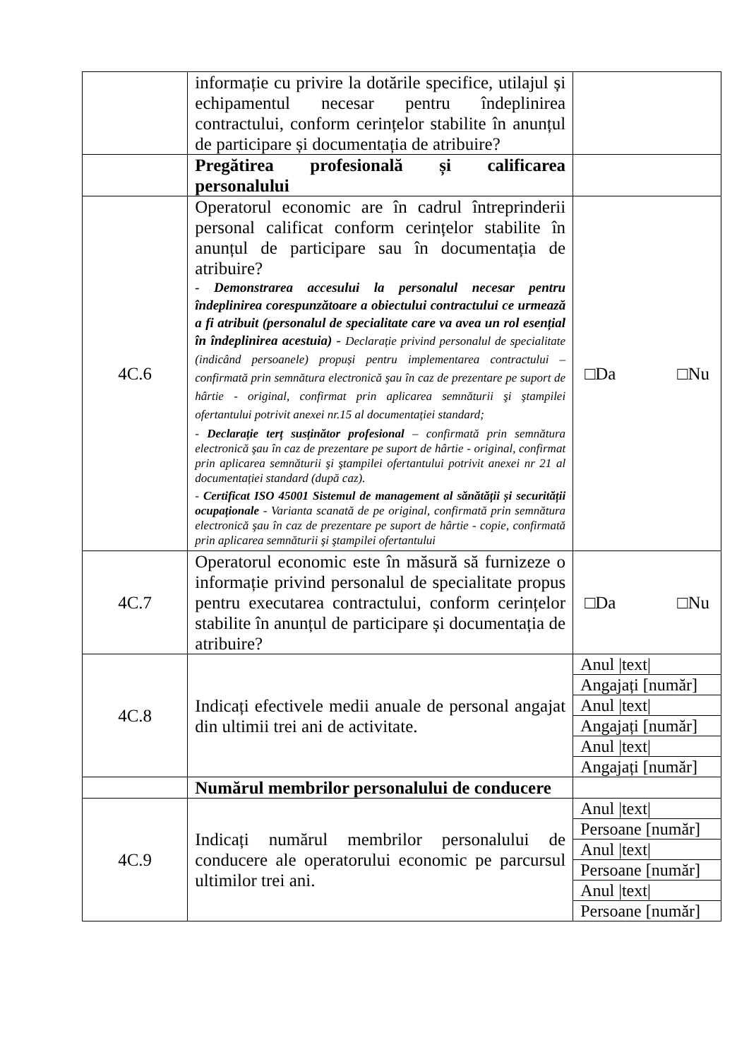| | informație cu privire la dotările specifice, utilajul și echipamentul necesar pentru îndeplinirea contractului, conform cerințelor stabilite în anunțul de participare și documentația de atribuire? | |
| | Pregătirea profesională și calificarea personalului | |
| 4C.6 | Operatorul economic are în cadrul întreprinderii personal calificat conform cerințelor stabilite în anunțul de participare sau în documentația de atribuire? - Demonstrarea accesului la personalul necesar pentru îndeplinirea corespunzătoare a obiectului contractului ce urmează a fi atribuit (personalul de specialitate care va avea un rol esențial în îndeplinirea acestuia) - Declarație privind personalul de specialitate (indicând persoanele) propuși pentru implementarea contractului – confirmată prin semnătura electronică şau în caz de prezentare pe suport de hârtie - original, confirmat prin aplicarea semnăturii şi ştampilei ofertantului potrivit anexei nr.15 al documentației standard; - Declarație terț susținător profesional – confirmată prin semnătura electronică şau în caz de prezentare pe suport de hârtie - original, confirmat prin aplicarea semnăturii şi ştampilei ofertantului potrivit anexei nr 21 al documentației standard (după caz). - Certificat ISO 45001 Sistemul de management al sănătății și securității ocupaționale - Varianta scanată de pe original, confirmată prin semnătura electronică şau în caz de prezentare pe suport de hârtie - copie, confirmată prin aplicarea semnăturii şi ştampilei ofertantului | □Da □Nu |
| 4C.7 | Operatorul economic este în măsură să furnizeze o informație privind personalul de specialitate propus pentru executarea contractului, conform cerințelor stabilite în anunțul de participare și documentația de atribuire? | □Da □Nu |
| 4C.8 | Indicați efectivele medii anuale de personal angajat din ultimii trei ani de activitate. | Anul /text/ Angajați [număr] Anul /text/ Angajați [număr] Anul /text/ Angajați [număr] |
| | Numărul membrilor personalului de conducere | |
| 4C.9 | Indicați numărul membrilor personalului de conducere ale operatorului economic pe parcursul ultimilor trei ani. | Anul /text/ Persoane [număr] Anul /text/ Persoane [număr] Anul /text/ Persoane [număr] |